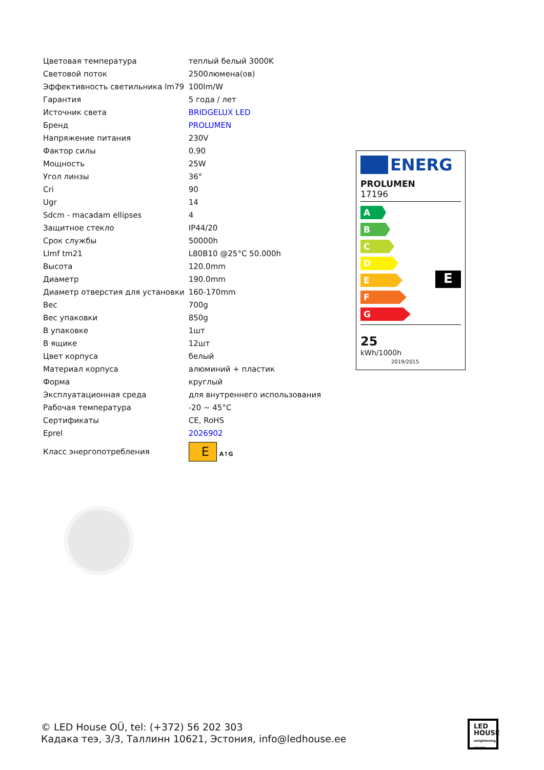| Цветовая температура | теплый белый 3000K |
| Световой поток | 2500люмена(ов) |
| Эффективность светильника lm79 | 100lm/W |
| Гарантия | 5 года / лет |
| Источник света | BRIDGELUX LED |
| Бренд | PROLUMEN |
| Напряжение питания | 230V |
| Фактор силы | 0.90 |
| Мощность | 25W |
| Угол линзы | 36° |
| Cri | 90 |
| Ugr | 14 |
| Sdcm - macadam ellipses | 4 |
| Защитное стекло | IP44/20 |
| Срок службы | 50000h |
| Llmf tm21 | L80B10 @25°C 50.000h |
| Высота | 120.0mm |
| Диаметр | 190.0mm |
| Диаметр отверстия для установки | 160-170mm |
| Вес | 700g |
| Вес упаковки | 850g |
| В упаковке | 1шт |
| В ящике | 12шт |
| Цвет корпуса | белый |
| Материал корпуса | алюминий + пластик |
| Форма | круглый |
| Эксплуатационная среда | для внутреннего использования |
| Рабочая температура | -20 ~ 45°C |
| Сертификаты | CE, RoHS |
| Eprel | 2026902 |
| Класс энергопотребления | E A↑G |
ENERG
PROLUMEN
17196
A
B
C
D
E
E
F
G
25
kWh/1000h 2019/2015
© LED House OÜ, tel: (+372) 56 202 303
Кадака теэ, 3/3, Таллинн 10621, Эстония, info@ledhouse.ee
LED
HOUSE
enlightening spaces